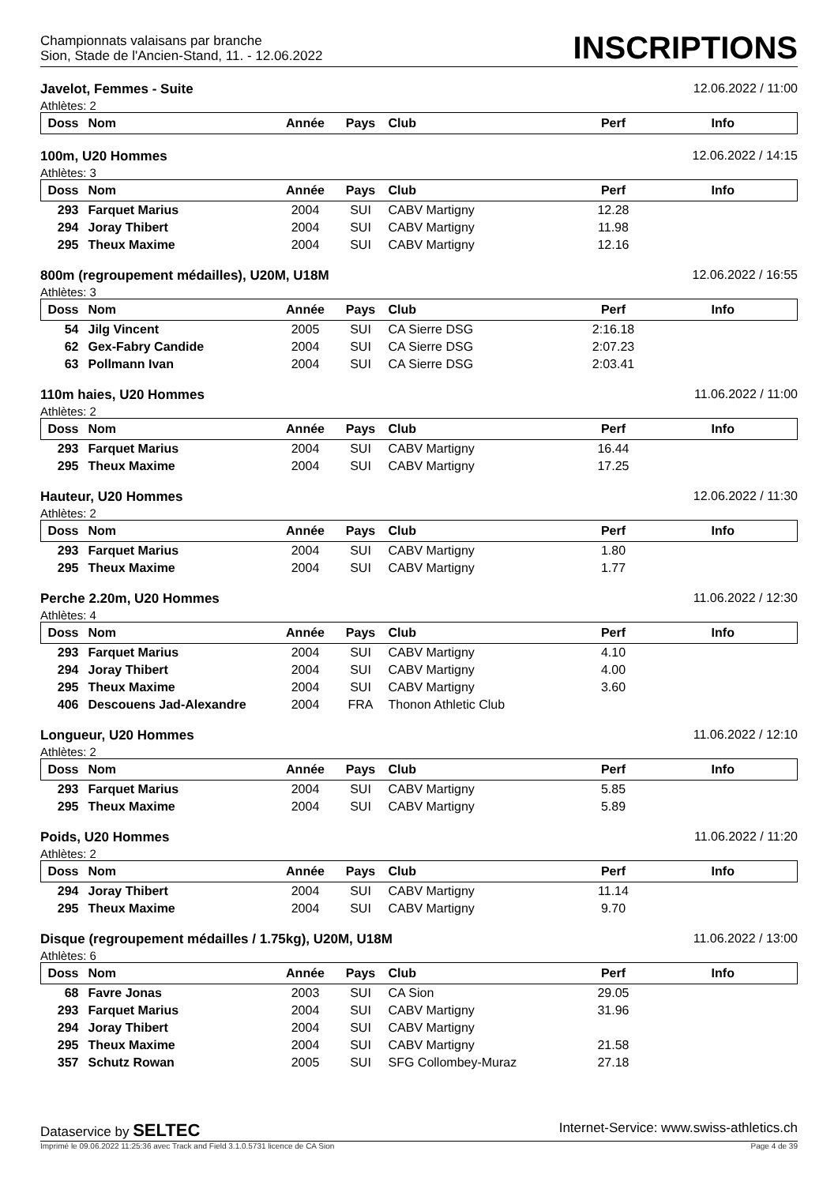Championnats valaisans par branche
Sion, Stade de l'Ancien-Stand, 11. - 12.06.2022
INSCRIPTIONS
Javelot, Femmes - Suite 12.06.2022 / 11:00
Athlètes: 2
| Doss | Nom | Année | Pays | Club | Perf | Info |
| --- | --- | --- | --- | --- | --- | --- |
100m, U20 Hommes 12.06.2022 / 14:15
Athlètes: 3
| Doss | Nom | Année | Pays | Club | Perf | Info |
| --- | --- | --- | --- | --- | --- | --- |
| 293 | Farquet Marius | 2004 | SUI | CABV Martigny | 12.28 | |
| 294 | Joray Thibert | 2004 | SUI | CABV Martigny | 11.98 | |
| 295 | Theux Maxime | 2004 | SUI | CABV Martigny | 12.16 | |
800m (regroupement médailles), U20M, U18M 12.06.2022 / 16:55
Athlètes: 3
| Doss | Nom | Année | Pays | Club | Perf | Info |
| --- | --- | --- | --- | --- | --- | --- |
| 54 | Jilg Vincent | 2005 | SUI | CA Sierre DSG | 2:16.18 | |
| 62 | Gex-Fabry Candide | 2004 | SUI | CA Sierre DSG | 2:07.23 | |
| 63 | Pollmann Ivan | 2004 | SUI | CA Sierre DSG | 2:03.41 | |
110m haies, U20 Hommes 11.06.2022 / 11:00
Athlètes: 2
| Doss | Nom | Année | Pays | Club | Perf | Info |
| --- | --- | --- | --- | --- | --- | --- |
| 293 | Farquet Marius | 2004 | SUI | CABV Martigny | 16.44 | |
| 295 | Theux Maxime | 2004 | SUI | CABV Martigny | 17.25 | |
Hauteur, U20 Hommes 12.06.2022 / 11:30
Athlètes: 2
| Doss | Nom | Année | Pays | Club | Perf | Info |
| --- | --- | --- | --- | --- | --- | --- |
| 293 | Farquet Marius | 2004 | SUI | CABV Martigny | 1.80 | |
| 295 | Theux Maxime | 2004 | SUI | CABV Martigny | 1.77 | |
Perche 2.20m, U20 Hommes 11.06.2022 / 12:30
Athlètes: 4
| Doss | Nom | Année | Pays | Club | Perf | Info |
| --- | --- | --- | --- | --- | --- | --- |
| 293 | Farquet Marius | 2004 | SUI | CABV Martigny | 4.10 | |
| 294 | Joray Thibert | 2004 | SUI | CABV Martigny | 4.00 | |
| 295 | Theux Maxime | 2004 | SUI | CABV Martigny | 3.60 | |
| 406 | Descouens Jad-Alexandre | 2004 | FRA | Thonon Athletic Club | | |
Longueur, U20 Hommes 11.06.2022 / 12:10
Athlètes: 2
| Doss | Nom | Année | Pays | Club | Perf | Info |
| --- | --- | --- | --- | --- | --- | --- |
| 293 | Farquet Marius | 2004 | SUI | CABV Martigny | 5.85 | |
| 295 | Theux Maxime | 2004 | SUI | CABV Martigny | 5.89 | |
Poids, U20 Hommes 11.06.2022 / 11:20
Athlètes: 2
| Doss | Nom | Année | Pays | Club | Perf | Info |
| --- | --- | --- | --- | --- | --- | --- |
| 294 | Joray Thibert | 2004 | SUI | CABV Martigny | 11.14 | |
| 295 | Theux Maxime | 2004 | SUI | CABV Martigny | 9.70 | |
Disque (regroupement médailles / 1.75kg), U20M, U18M 11.06.2022 / 13:00
Athlètes: 6
| Doss | Nom | Année | Pays | Club | Perf | Info |
| --- | --- | --- | --- | --- | --- | --- |
| 68 | Favre Jonas | 2003 | SUI | CA Sion | 29.05 | |
| 293 | Farquet Marius | 2004 | SUI | CABV Martigny | 31.96 | |
| 294 | Joray Thibert | 2004 | SUI | CABV Martigny | | |
| 295 | Theux Maxime | 2004 | SUI | CABV Martigny | 21.58 | |
| 357 | Schutz Rowan | 2005 | SUI | SFG Collombey-Muraz | 27.18 | |
Dataservice by SELTEC Internet-Service: www.swiss-athletics.ch
Imprimé le 09.06.2022 11:25:36 avec Track and Field 3.1.0.5731 licence de CA Sion Page 4 de 39